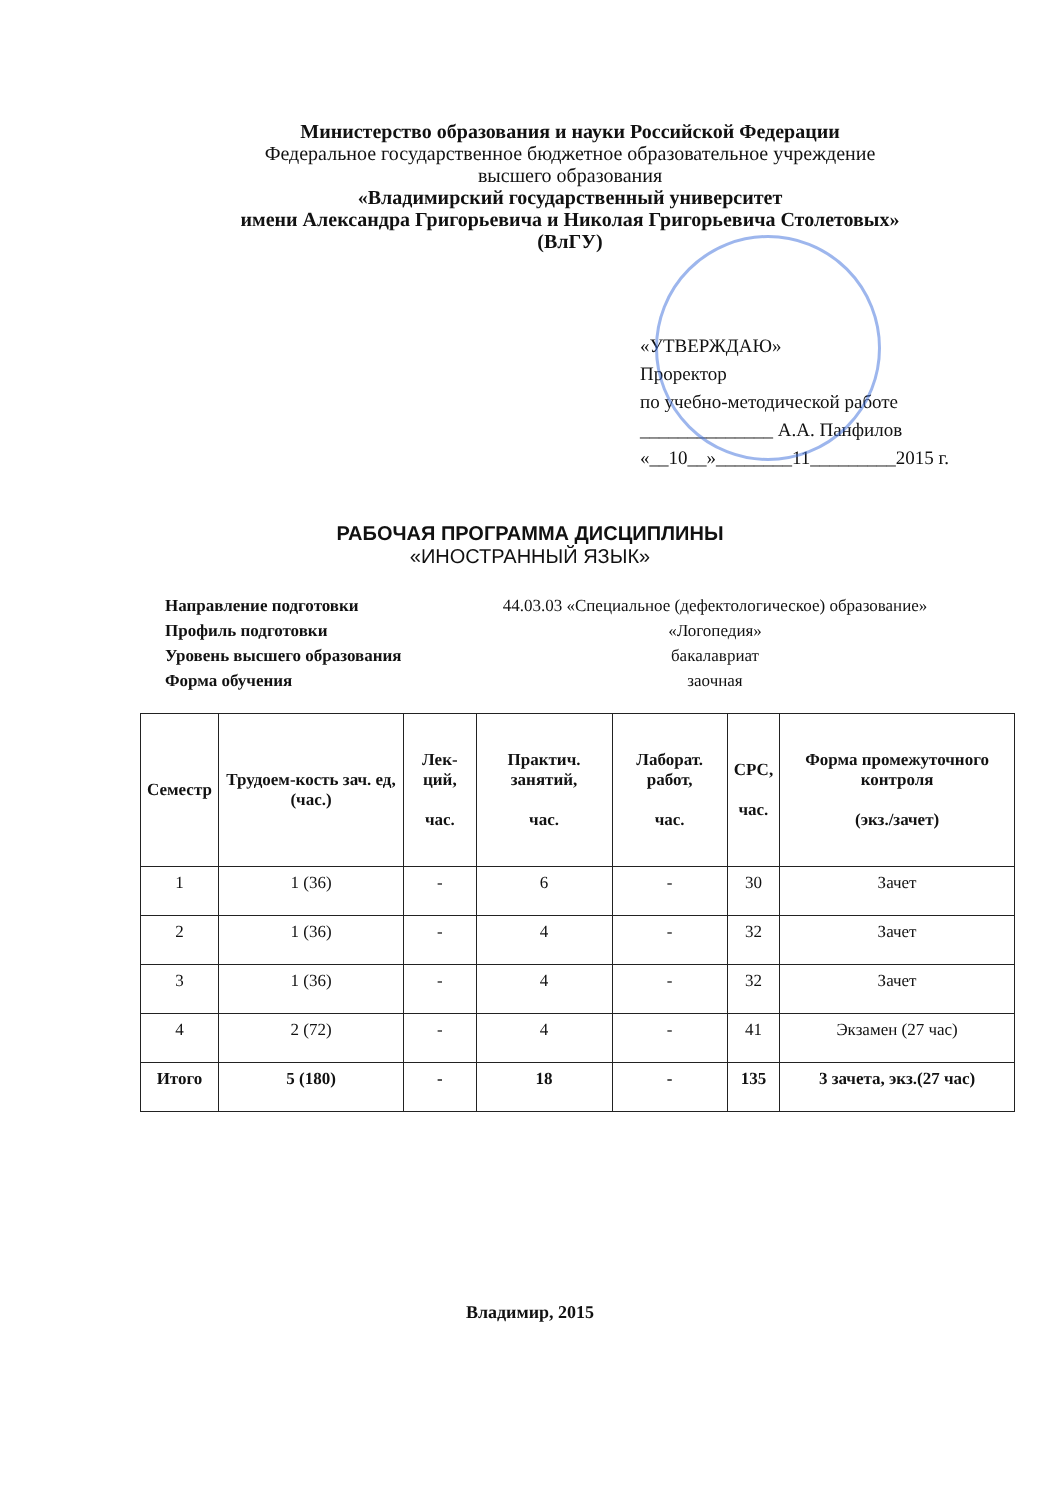Министерство образования и науки Российской Федерации
Федеральное государственное бюджетное образовательное учреждение
высшего образования
«Владимирский государственный университет
имени Александра Григорьевича и Николая Григорьевича Столетовых»
(ВлГУ)
«УТВЕРЖДАЮ»
Проректор
по учебно-методической работе
______________ А.А. Панфилов
«__10__»________11_________2015 г.
РАБОЧАЯ ПРОГРАММА ДИСЦИПЛИНЫ
«ИНОСТРАННЫЙ ЯЗЫК»
Направление подготовки
44.03.03 «Специальное (дефектологическое) образование»
Профиль подготовки
«Логопедия»
Уровень высшего образования
бакалавриат
Форма обучения
заочная
| Семестр | Трудоем-кость зач. ед, (час.) | Лек-ций, час. | Практич. занятий, час. | Лаборат. работ, час. | СРС, час. | Форма промежуточного контроля (экз./зачет) |
| --- | --- | --- | --- | --- | --- | --- |
| 1 | 1 (36) | - | 6 | - | 30 | Зачет |
| 2 | 1 (36) | - | 4 | - | 32 | Зачет |
| 3 | 1 (36) | - | 4 | - | 32 | Зачет |
| 4 | 2 (72) | - | 4 | - | 41 | Экзамен (27 час) |
| Итого | 5 (180) | - | 18 | - | 135 | 3 зачета, экз.(27 час) |
Владимир, 2015